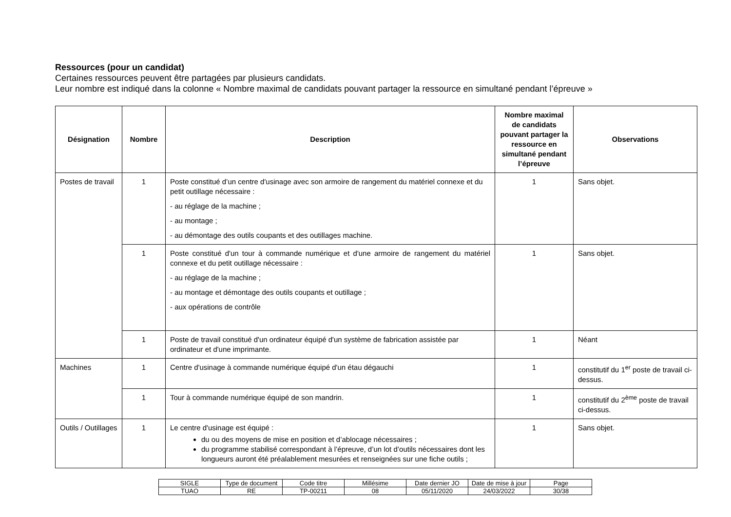Ressources (pour un candidat)
Certaines ressources peuvent être partagées par plusieurs candidats.
Leur nombre est indiqué dans la colonne « Nombre maximal de candidats pouvant partager la ressource en simultané pendant l’épreuve »
| Désignation | Nombre | Description | Nombre maximal de candidats pouvant partager la ressource en simultané pendant l’épreuve | Observations |
| --- | --- | --- | --- | --- |
| Postes de travail | 1 | Poste constitué d’un centre d'usinage avec son armoire de rangement du matériel connexe et du petit outillage nécessaire : - au réglage de la machine ; - au montage ; - au démontage des outils coupants et des outillages machine. | 1 | Sans objet. |
| | 1 | Poste constitué d'un tour à commande numérique et d'une armoire de rangement du matériel connexe et du petit outillage nécessaire : - au réglage de la machine ; - au montage et démontage des outils coupants et outillage ; - aux opérations de contrôle | 1 | Sans objet. |
| | 1 | Poste de travail constitué d'un ordinateur équipé d'un système de fabrication assistée par ordinateur et d'une imprimante. | 1 | Néant |
| Machines | 1 | Centre d'usinage à commande numérique équipé d'un étau dégauchi | 1 | constitutif du 1<sup>er</sup> poste de travail ci-dessus. |
| | 1 | Tour à commande numérique équipé de son mandrin. | 1 | constitutif du 2<sup>ème</sup> poste de travail ci-dessus. |
| Outils / Outillages | 1 | Le centre d'usinage est équipé : du ou des moyens de mise en position et d’ablocage nécessaires ; du programme stabilisé correspondant à l’épreuve, d’un lot d’outils nécessaires dont les longueurs auront été préalablement mesurées et renseignées sur une fiche outils ; | 1 | Sans objet. |
| SIGLE | Type de document | Code titre | Millésime | Date dernier JO | Date de mise à jour | Page |
| TUAO | RE | TP-00211 | 08 | 05/11/2020 | 24/03/2022 | 30/38 |